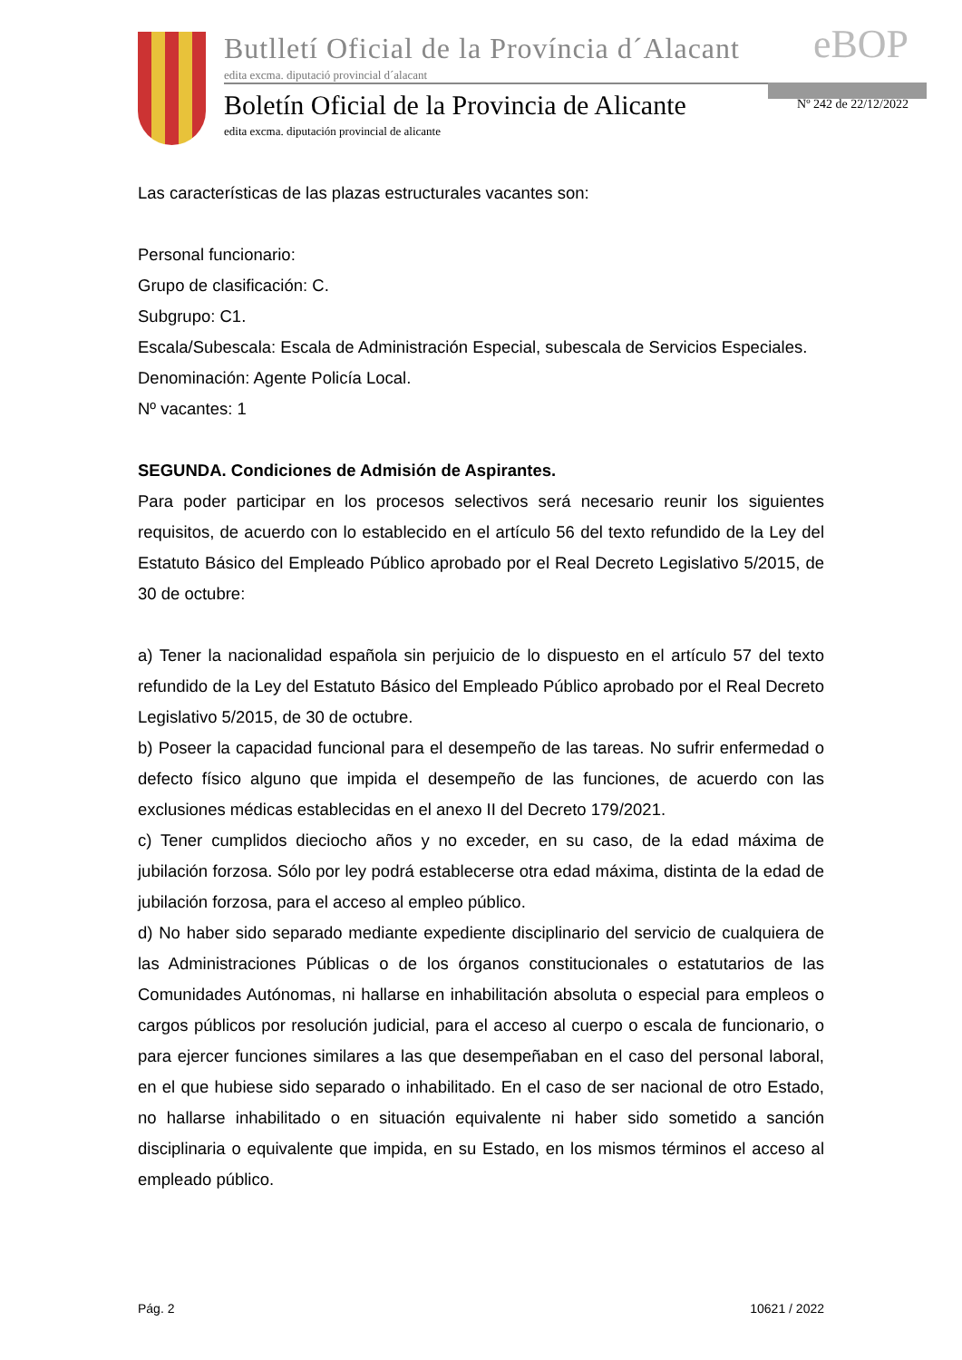Butlletí Oficial de la Província d´Alacant
edita excma. diputació provincial d´alacant
eBOP
Boletín Oficial de la Provincia de Alicante
edita excma. diputación provincial de alicante
Nº 242 de 22/12/2022
Las características de las plazas estructurales vacantes son:
Personal funcionario:
Grupo de clasificación: C.
Subgrupo: C1.
Escala/Subescala: Escala de Administración Especial, subescala de Servicios Especiales.
Denominación: Agente Policía Local.
Nº vacantes: 1
SEGUNDA. Condiciones de Admisión de Aspirantes.
Para poder participar en los procesos selectivos será necesario reunir los siguientes requisitos, de acuerdo con lo establecido en el artículo 56 del texto refundido de la Ley del Estatuto Básico del Empleado Público aprobado por el Real Decreto Legislativo 5/2015, de 30 de octubre:
a) Tener la nacionalidad española sin perjuicio de lo dispuesto en el artículo 57 del texto refundido de la Ley del Estatuto Básico del Empleado Público aprobado por el Real Decreto Legislativo 5/2015, de 30 de octubre.
b) Poseer la capacidad funcional para el desempeño de las tareas. No sufrir enfermedad o defecto físico alguno que impida el desempeño de las funciones, de acuerdo con las exclusiones médicas establecidas en el anexo II del Decreto 179/2021.
c) Tener cumplidos dieciocho años y no exceder, en su caso, de la edad máxima de jubilación forzosa. Sólo por ley podrá establecerse otra edad máxima, distinta de la edad de jubilación forzosa, para el acceso al empleo público.
d) No haber sido separado mediante expediente disciplinario del servicio de cualquiera de las Administraciones Públicas o de los órganos constitucionales o estatutarios de las Comunidades Autónomas, ni hallarse en inhabilitación absoluta o especial para empleos o cargos públicos por resolución judicial, para el acceso al cuerpo o escala de funcionario, o para ejercer funciones similares a las que desempeñaban en el caso del personal laboral, en el que hubiese sido separado o inhabilitado. En el caso de ser nacional de otro Estado, no hallarse inhabilitado o en situación equivalente ni haber sido sometido a sanción disciplinaria o equivalente que impida, en su Estado, en los mismos términos el acceso al empleado público.
Pág. 2 10621 / 2022